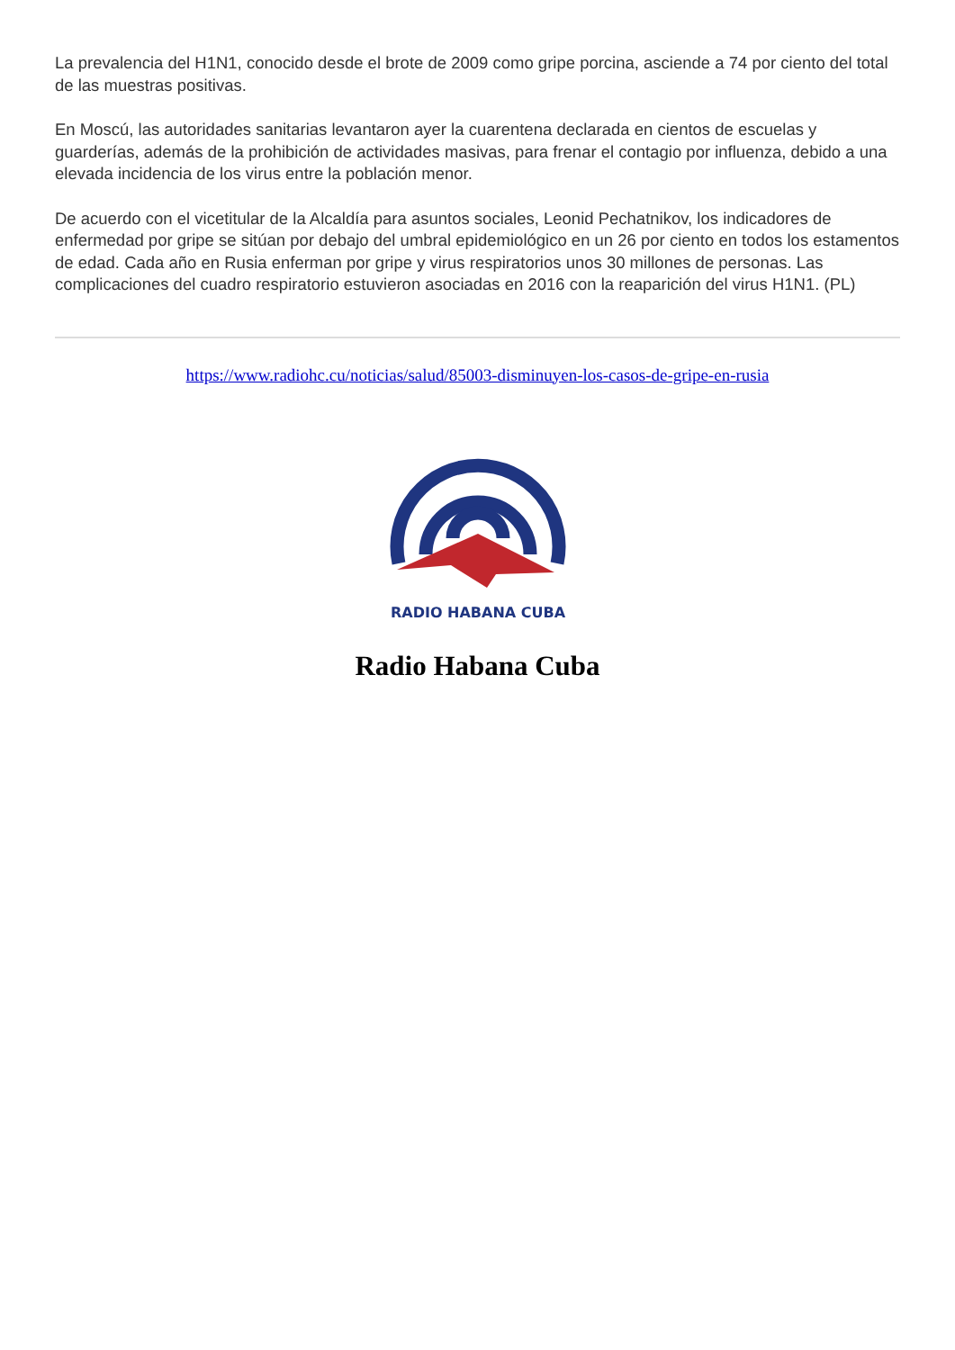La prevalencia del H1N1, conocido desde el brote de 2009 como gripe porcina, asciende a 74 por ciento del total de las muestras positivas.
En Moscú, las autoridades sanitarias levantaron ayer la cuarentena declarada en cientos de escuelas y guarderías, además de la prohibición de actividades masivas, para frenar el contagio por influenza, debido a una elevada incidencia de los virus entre la población menor.
De acuerdo con el vicetitular de la Alcaldía para asuntos sociales, Leonid Pechatnikov, los indicadores de enfermedad por gripe se sitúan por debajo del umbral epidemiológico en un 26 por ciento en todos los estamentos de edad. Cada año en Rusia enferman por gripe y virus respiratorios unos 30 millones de personas. Las complicaciones del cuadro respiratorio estuvieron asociadas en 2016 con la reaparición del virus H1N1. (PL)
https://www.radiohc.cu/noticias/salud/85003-disminuyen-los-casos-de-gripe-en-rusia
RADIO HABANA CUBA
Radio Habana Cuba